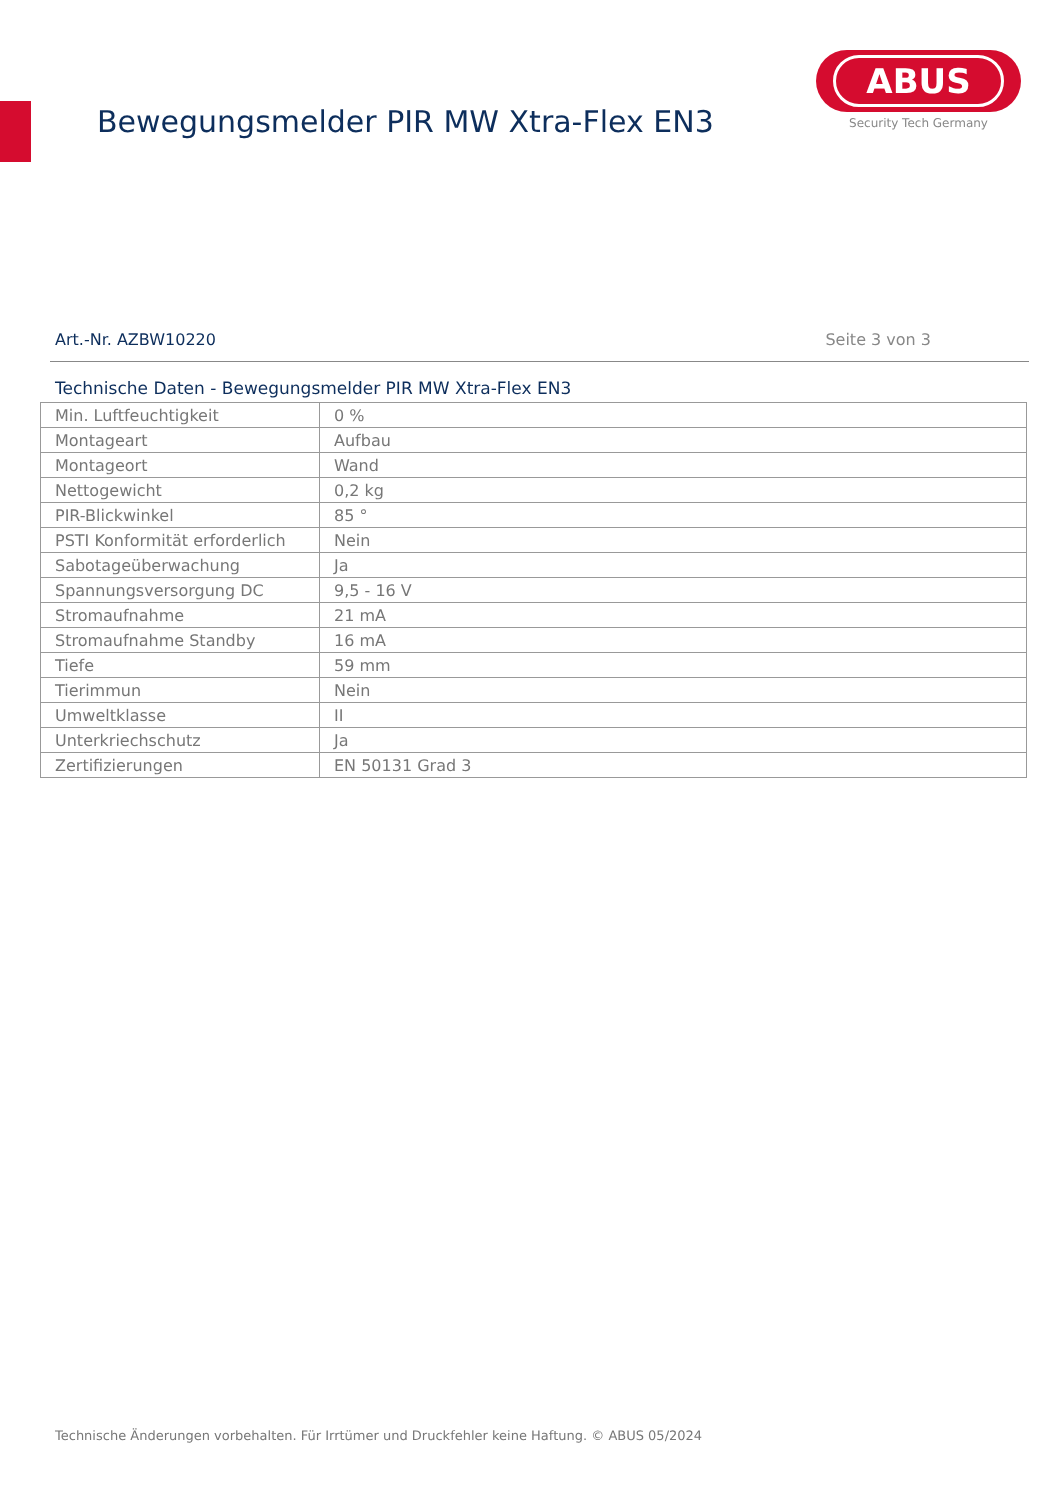Bewegungsmelder PIR MW Xtra-Flex EN3
ABUS
Security Tech Germany
Art.-Nr. AZBW10220 Seite 3 von 3
Technische Daten - Bewegungsmelder PIR MW Xtra-Flex EN3
| Min. Luftfeuchtigkeit | 0 % |
| Montageart | Aufbau |
| Montageort | Wand |
| Nettogewicht | 0,2 kg |
| PIR-Blickwinkel | 85 ° |
| PSTI Konformität erforderlich | Nein |
| Sabotageüberwachung | Ja |
| Spannungsversorgung DC | 9,5 - 16 V |
| Stromaufnahme | 21 mA |
| Stromaufnahme Standby | 16 mA |
| Tiefe | 59 mm |
| Tierimmun | Nein |
| Umweltklasse | II |
| Unterkriechschutz | Ja |
| Zertifizierungen | EN 50131 Grad 3 |
Technische Änderungen vorbehalten. Für Irrtümer und Druckfehler keine Haftung. © ABUS 05/2024